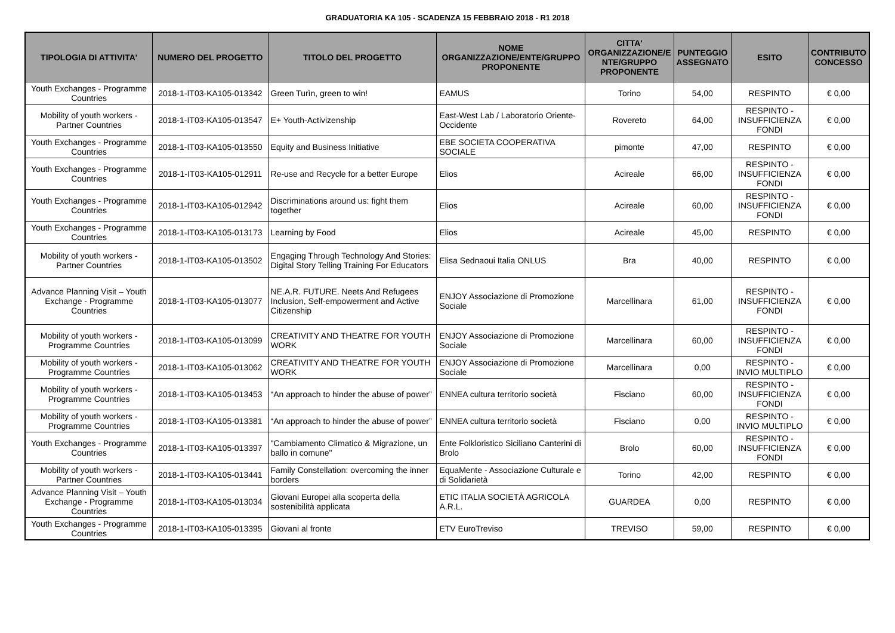GRADUATORIA KA 105 - SCADENZA 15 FEBBRAIO 2018 - R1 2018
| TIPOLOGIA DI ATTIVITA' | NUMERO DEL PROGETTO | TITOLO DEL PROGETTO | NOME ORGANIZZAZIONE/ENTE/GRUPPO PROPONENTE | CITTA' ORGANIZZAZIONE/E NTE/GRUPPO PROPONENTE | PUNTEGGIO ASSEGNATO | ESITO | CONTRIBUTO CONCESSO |
| --- | --- | --- | --- | --- | --- | --- | --- |
| Youth Exchanges - Programme Countries | 2018-1-IT03-KA105-013342 | Green Turìn, green to win! | EAMUS | Torino | 54,00 | RESPINTO | € 0,00 |
| Mobility of youth workers - Partner Countries | 2018-1-IT03-KA105-013547 | E+ Youth-Activizenship | East-West Lab / Laboratorio Oriente-Occidente | Rovereto | 64,00 | RESPINTO - INSUFFICIENZA FONDI | € 0,00 |
| Youth Exchanges - Programme Countries | 2018-1-IT03-KA105-013550 | Equity and Business Initiative | EBE SOCIETA COOPERATIVA SOCIALE | pimonte | 47,00 | RESPINTO | € 0,00 |
| Youth Exchanges - Programme Countries | 2018-1-IT03-KA105-012911 | Re-use and Recycle for a better Europe | Elios | Acireale | 66,00 | RESPINTO - INSUFFICIENZA FONDI | € 0,00 |
| Youth Exchanges - Programme Countries | 2018-1-IT03-KA105-012942 | Discriminations around us: fight them together | Elios | Acireale | 60,00 | RESPINTO - INSUFFICIENZA FONDI | € 0,00 |
| Youth Exchanges - Programme Countries | 2018-1-IT03-KA105-013173 | Learning by Food | Elios | Acireale | 45,00 | RESPINTO | € 0,00 |
| Mobility of youth workers - Partner Countries | 2018-1-IT03-KA105-013502 | Engaging Through Technology And Stories: Digital Story Telling Training For Educators | Elisa Sednaoui Italia ONLUS | Bra | 40,00 | RESPINTO | € 0,00 |
| Advance Planning Visit – Youth Exchange - Programme Countries | 2018-1-IT03-KA105-013077 | NE.A.R. FUTURE. Neets And Refugees Inclusion, Self-empowerment and Active Citizenship | ENJOY Associazione di Promozione Sociale | Marcellinara | 61,00 | RESPINTO - INSUFFICIENZA FONDI | € 0,00 |
| Mobility of youth workers - Programme Countries | 2018-1-IT03-KA105-013099 | CREATIVITY AND THEATRE FOR YOUTH WORK | ENJOY Associazione di Promozione Sociale | Marcellinara | 60,00 | RESPINTO - INSUFFICIENZA FONDI | € 0,00 |
| Mobility of youth workers - Programme Countries | 2018-1-IT03-KA105-013062 | CREATIVITY AND THEATRE FOR YOUTH WORK | ENJOY Associazione di Promozione Sociale | Marcellinara | 0,00 | RESPINTO - INVIO MULTIPLO | € 0,00 |
| Mobility of youth workers - Programme Countries | 2018-1-IT03-KA105-013453 | “An approach to hinder the abuse of power” | ENNEA cultura territorio società | Fisciano | 60,00 | RESPINTO - INSUFFICIENZA FONDI | € 0,00 |
| Mobility of youth workers - Programme Countries | 2018-1-IT03-KA105-013381 | “An approach to hinder the abuse of power” | ENNEA cultura territorio società | Fisciano | 0,00 | RESPINTO - INVIO MULTIPLO | € 0,00 |
| Youth Exchanges - Programme Countries | 2018-1-IT03-KA105-013397 | "Cambiamento Climatico & Migrazione, un ballo in comune" | Ente Folkloristico Siciliano Canterini di Brolo | Brolo | 60,00 | RESPINTO - INSUFFICIENZA FONDI | € 0,00 |
| Mobility of youth workers - Partner Countries | 2018-1-IT03-KA105-013441 | Family Constellation: overcoming the inner borders | EquaMente - Associazione Culturale e di Solidarietà | Torino | 42,00 | RESPINTO | € 0,00 |
| Advance Planning Visit – Youth Exchange - Programme Countries | 2018-1-IT03-KA105-013034 | Giovani Europei alla scoperta della sostenibilità applicata | ETIC ITALIA SOCIETÀ AGRICOLA A.R.L. | GUARDEA | 0,00 | RESPINTO | € 0,00 |
| Youth Exchanges - Programme Countries | 2018-1-IT03-KA105-013395 | Giovani al fronte | ETV EuroTreviso | TREVISO | 59,00 | RESPINTO | € 0,00 |